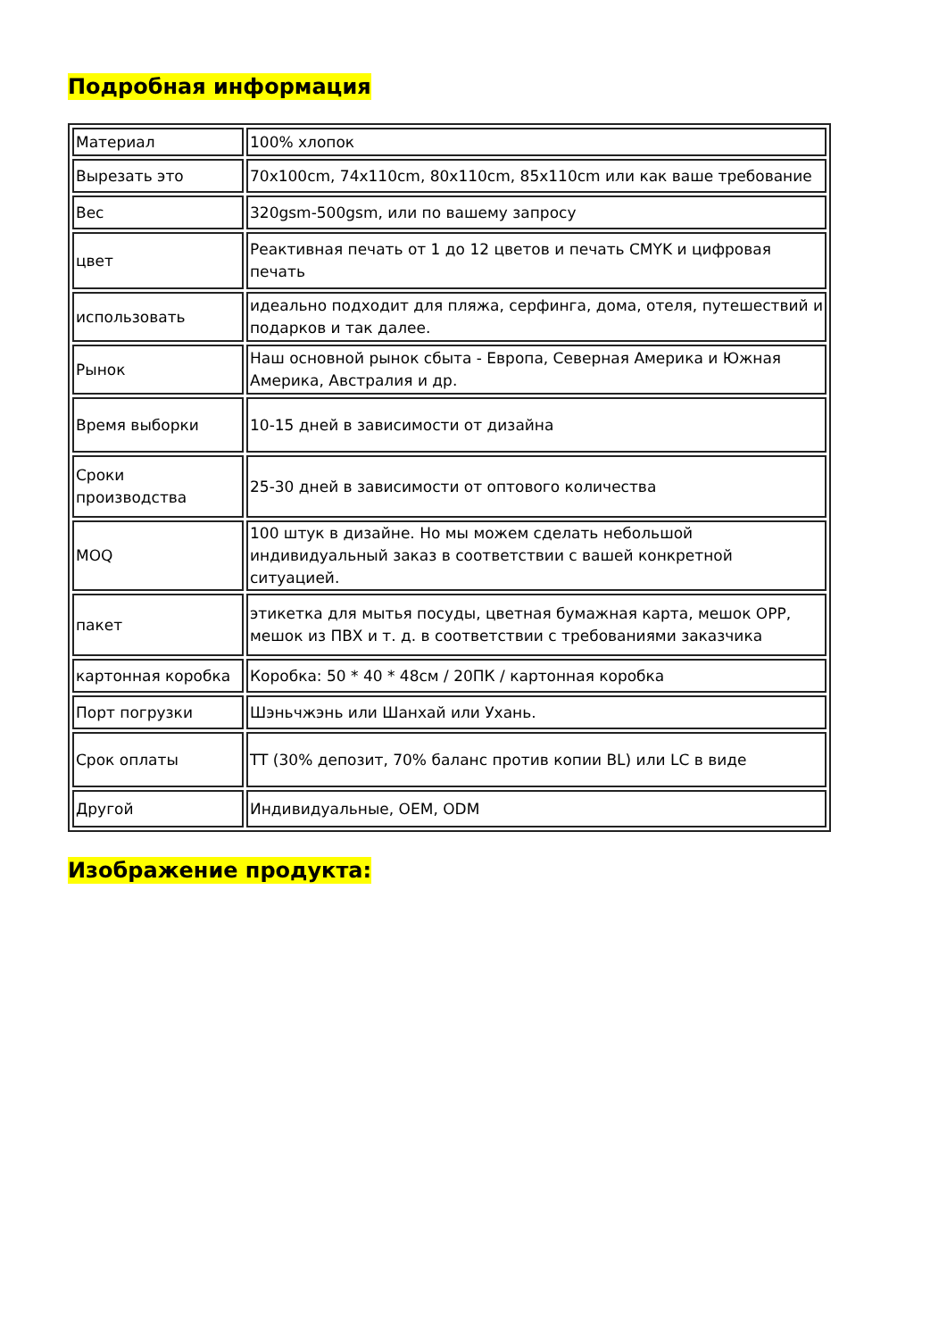Подробная информация
| Материал | 100% хлопок |
| Вырезать это | 70x100cm, 74x110cm, 80x110cm, 85x110cm или как ваше требование |
| Вес | 320gsm-500gsm, или по вашему запросу |
| цвет | Реактивная печать от 1 до 12 цветов и печать CMYK и цифровая печать |
| использовать | идеально подходит для пляжа, серфинга, дома, отеля, путешествий и подарков и так далее. |
| Рынок | Наш основной рынок сбыта - Европа, Северная Америка и Южная Америка, Австралия и др. |
| Время выборки | 10-15 дней в зависимости от дизайна |
| Сроки производства | 25-30 дней в зависимости от оптового количества |
| MOQ | 100 штук в дизайне. Но мы можем сделать небольшой индивидуальный заказ в соответствии с вашей конкретной ситуацией. |
| пакет | этикетка для мытья посуды, цветная бумажная карта, мешок OPP, мешок из ПВХ и т. д. в соответствии с требованиями заказчика |
| картонная коробка | Коробка: 50 * 40 * 48см / 20ПК / картонная коробка |
| Порт погрузки | Шэньчжэнь или Шанхай или Ухань. |
| Срок оплаты | TT (30% депозит, 70% баланс против копии BL) или LC в виде |
| Другой | Индивидуальные, OEM, ODM |
Изображение продукта: